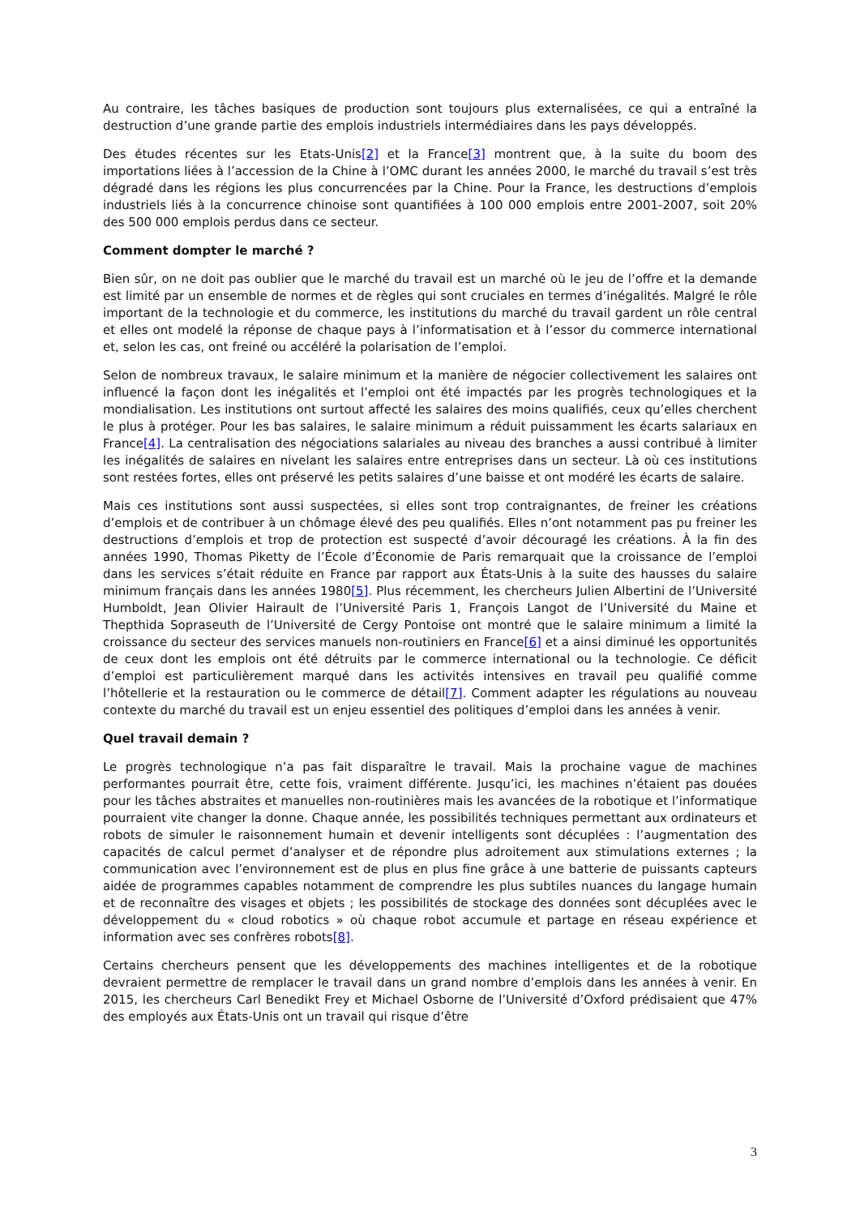Au contraire, les tâches basiques de production sont toujours plus externalisées, ce qui a entraîné la destruction d’une grande partie des emplois industriels intermédiaires dans les pays développés.
Des études récentes sur les Etats-Unis[2] et la France[3] montrent que, à la suite du boom des importations liées à l’accession de la Chine à l’OMC durant les années 2000, le marché du travail s’est très dégradé dans les régions les plus concurrencées par la Chine. Pour la France, les destructions d’emplois industriels liés à la concurrence chinoise sont quantifiées à 100 000 emplois entre 2001-2007, soit 20% des 500 000 emplois perdus dans ce secteur.
Comment dompter le marché ?
Bien sûr, on ne doit pas oublier que le marché du travail est un marché où le jeu de l’offre et la demande est limité par un ensemble de normes et de règles qui sont cruciales en termes d’inégalités. Malgré le rôle important de la technologie et du commerce, les institutions du marché du travail gardent un rôle central et elles ont modelé la réponse de chaque pays à l’informatisation et à l’essor du commerce international et, selon les cas, ont freiné ou accéléré la polarisation de l’emploi.
Selon de nombreux travaux, le salaire minimum et la manière de négocier collectivement les salaires ont influencé la façon dont les inégalités et l’emploi ont été impactés par les progrès technologiques et la mondialisation. Les institutions ont surtout affecté les salaires des moins qualifiés, ceux qu’elles cherchent le plus à protéger. Pour les bas salaires, le salaire minimum a réduit puissamment les écarts salariaux en France[4]. La centralisation des négociations salariales au niveau des branches a aussi contribué à limiter les inégalités de salaires en nivelant les salaires entre entreprises dans un secteur. Là où ces institutions sont restées fortes, elles ont préservé les petits salaires d’une baisse et ont modéré les écarts de salaire.
Mais ces institutions sont aussi suspectées, si elles sont trop contraignantes, de freiner les créations d’emplois et de contribuer à un chômage élevé des peu qualifiés. Elles n’ont notamment pas pu freiner les destructions d’emplois et trop de protection est suspecté d’avoir découragé les créations. À la fin des années 1990, Thomas Piketty de l’École d’Économie de Paris remarquait que la croissance de l’emploi dans les services s’était réduite en France par rapport aux États-Unis à la suite des hausses du salaire minimum français dans les années 1980[5]. Plus récemment, les chercheurs Julien Albertini de l’Université Humboldt, Jean Olivier Hairault de l’Université Paris 1, François Langot de l’Université du Maine et Thepthida Sopraseuth de l’Université de Cergy Pontoise ont montré que le salaire minimum a limité la croissance du secteur des services manuels non-routiniers en France[6] et a ainsi diminué les opportunités de ceux dont les emplois ont été détruits par le commerce international ou la technologie. Ce déficit d’emploi est particulièrement marqué dans les activités intensives en travail peu qualifié comme l’hôtellerie et la restauration ou le commerce de détail[7]. Comment adapter les régulations au nouveau contexte du marché du travail est un enjeu essentiel des politiques d’emploi dans les années à venir.
Quel travail demain ?
Le progrès technologique n’a pas fait disparaître le travail. Mais la prochaine vague de machines performantes pourrait être, cette fois, vraiment différente. Jusqu’ici, les machines n’étaient pas douées pour les tâches abstraites et manuelles non-routinières mais les avancées de la robotique et l’informatique pourraient vite changer la donne. Chaque année, les possibilités techniques permettant aux ordinateurs et robots de simuler le raisonnement humain et devenir intelligents sont décuplées : l’augmentation des capacités de calcul permet d’analyser et de répondre plus adroitement aux stimulations externes ; la communication avec l’environnement est de plus en plus fine grâce à une batterie de puissants capteurs aidée de programmes capables notamment de comprendre les plus subtiles nuances du langage humain et de reconnaître des visages et objets ; les possibilités de stockage des données sont décuplées avec le développement du « cloud robotics » où chaque robot accumule et partage en réseau expérience et information avec ses confrères robots[8].
Certains chercheurs pensent que les développements des machines intelligentes et de la robotique devraient permettre de remplacer le travail dans un grand nombre d’emplois dans les années à venir. En 2015, les chercheurs Carl Benedikt Frey et Michael Osborne de l’Université d’Oxford prédisaient que 47% des employés aux États-Unis ont un travail qui risque d’être
3